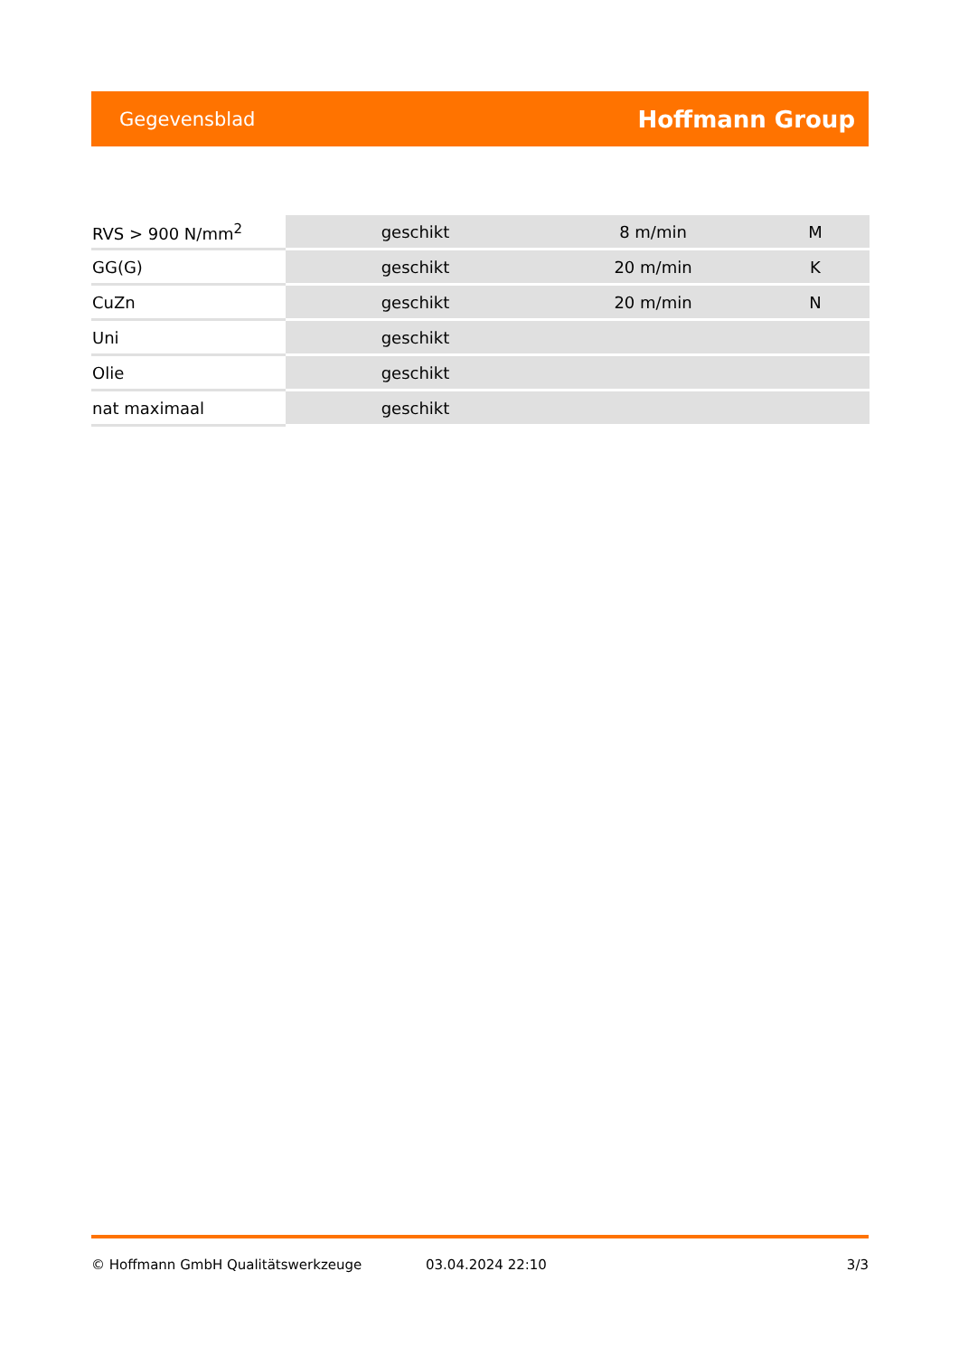Gegevensblad Hoffmann Group
| RVS > 900 N/mm<sup>2</sup> | geschikt | 8 m/min | M |
| GG(G) | geschikt | 20 m/min | K |
| CuZn | geschikt | 20 m/min | N |
| Uni | geschikt | | |
| Olie | geschikt | | |
| nat maximaal | geschikt | | |
© Hoffmann GmbH Qualitätswerkzeuge 03.04.2024 22:10 3/3